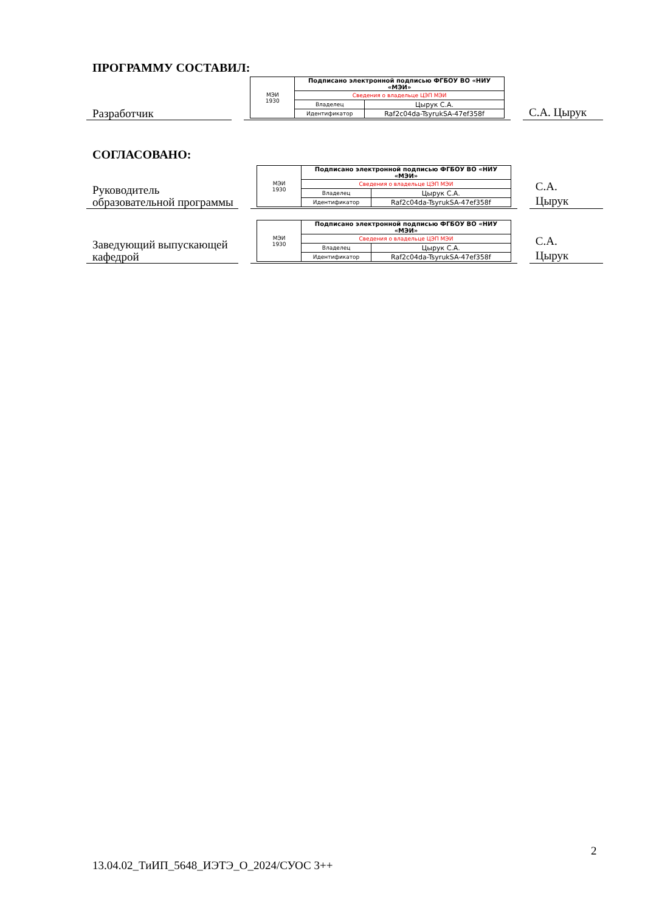ПРОГРАММУ СОСТАВИЛ:
Разработчик
| МЭИ 1930 | Подписано электронной подписью ФГБОУ ВО «НИУ «МЭИ» | |
| | Сведения о владельце ЦЭП МЭИ | |
| | Владелец | Цырук С.А. |
| | Идентификатор | Raf2c04da-TsyrukSA-47ef358f |
С.А. Цырук
СОГЛАСОВАНО:
Руководитель образовательной программы
| МЭИ 1930 | Подписано электронной подписью ФГБОУ ВО «НИУ «МЭИ» | |
| | Сведения о владельце ЦЭП МЭИ | |
| | Владелец | Цырук С.А. |
| | Идентификатор | Raf2c04da-TsyrukSA-47ef358f |
С.А.
Цырук
Заведующий выпускающей кафедрой
| МЭИ 1930 | Подписано электронной подписью ФГБОУ ВО «НИУ «МЭИ» | |
| | Сведения о владельце ЦЭП МЭИ | |
| | Владелец | Цырук С.А. |
| | Идентификатор | Raf2c04da-TsyrukSA-47ef358f |
С.А.
Цырук
2
13.04.02_ТиИП_5648_ИЭТЭ_О_2024/СУОС 3++